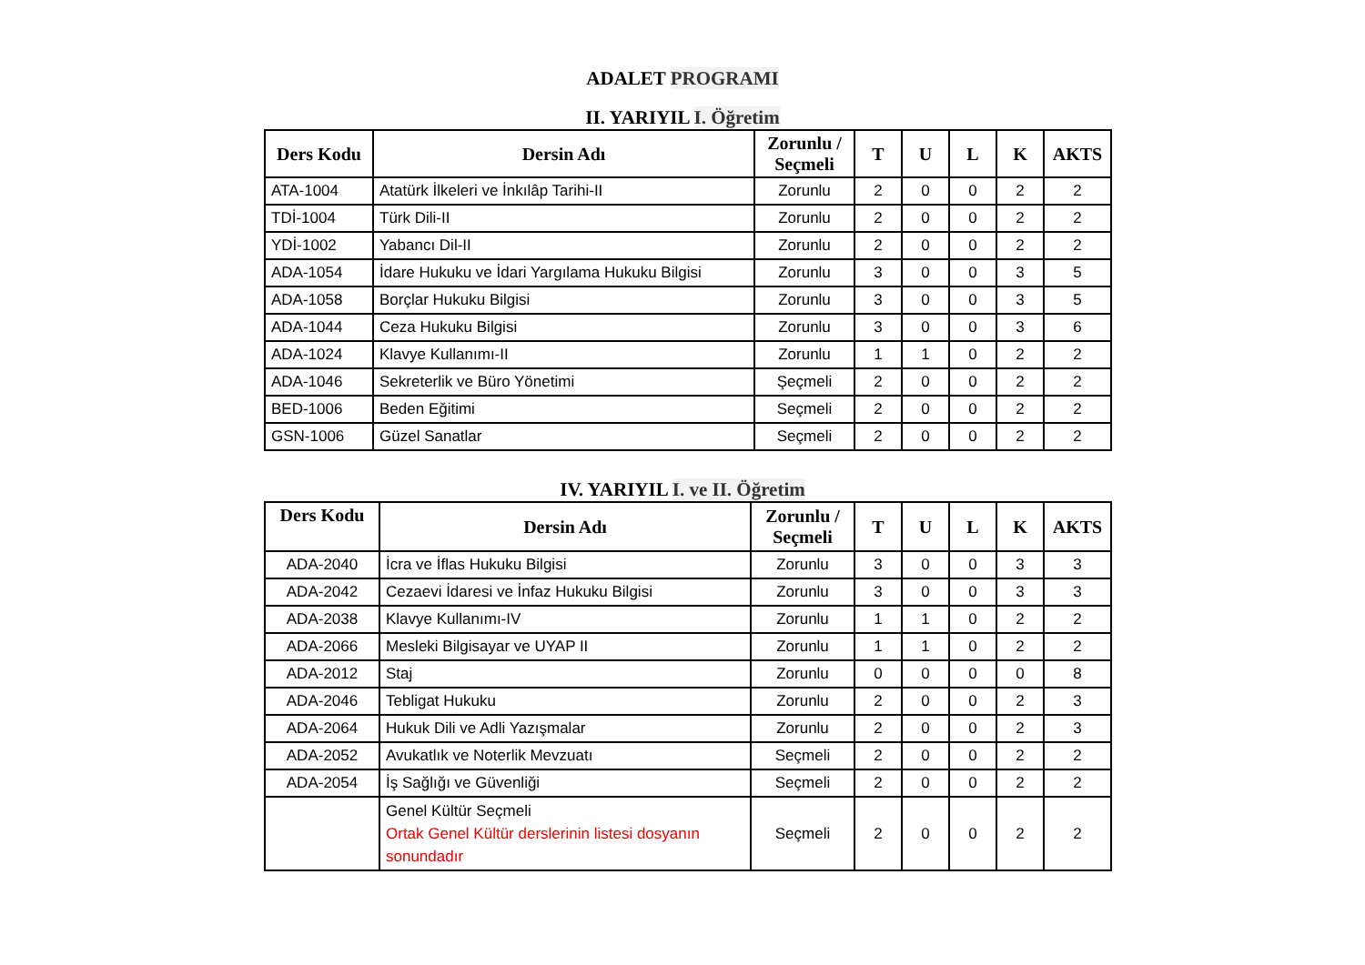ADALET PROGRAMI
II. YARIYIL I. Öğretim
| Ders Kodu | Dersin Adı | Zorunlu / Seçmeli | T | U | L | K | AKTS |
| --- | --- | --- | --- | --- | --- | --- | --- |
| ATA-1004 | Atatürk İlkeleri ve İnkılâp Tarihi-II | Zorunlu | 2 | 0 | 0 | 2 | 2 |
| TDİ-1004 | Türk Dili-II | Zorunlu | 2 | 0 | 0 | 2 | 2 |
| YDİ-1002 | Yabancı Dil-II | Zorunlu | 2 | 0 | 0 | 2 | 2 |
| ADA-1054 | İdare Hukuku ve İdari Yargılama Hukuku Bilgisi | Zorunlu | 3 | 0 | 0 | 3 | 5 |
| ADA-1058 | Borçlar Hukuku Bilgisi | Zorunlu | 3 | 0 | 0 | 3 | 5 |
| ADA-1044 | Ceza Hukuku Bilgisi | Zorunlu | 3 | 0 | 0 | 3 | 6 |
| ADA-1024 | Klavye Kullanımı-II | Zorunlu | 1 | 1 | 0 | 2 | 2 |
| ADA-1046 | Sekreterlik ve Büro Yönetimi | Şeçmeli | 2 | 0 | 0 | 2 | 2 |
| BED-1006 | Beden Eğitimi | Seçmeli | 2 | 0 | 0 | 2 | 2 |
| GSN-1006 | Güzel Sanatlar | Seçmeli | 2 | 0 | 0 | 2 | 2 |
IV. YARIYIL I. ve II. Öğretim
| Ders Kodu | Dersin Adı | Zorunlu / Seçmeli | T | U | L | K | AKTS |
| --- | --- | --- | --- | --- | --- | --- | --- |
| ADA-2040 | İcra ve İflas Hukuku Bilgisi | Zorunlu | 3 | 0 | 0 | 3 | 3 |
| ADA-2042 | Cezaevi İdaresi ve İnfaz Hukuku Bilgisi | Zorunlu | 3 | 0 | 0 | 3 | 3 |
| ADA-2038 | Klavye Kullanımı-IV | Zorunlu | 1 | 1 | 0 | 2 | 2 |
| ADA-2066 | Mesleki Bilgisayar ve UYAP II | Zorunlu | 1 | 1 | 0 | 2 | 2 |
| ADA-2012 | Staj | Zorunlu | 0 | 0 | 0 | 0 | 8 |
| ADA-2046 | Tebligat Hukuku | Zorunlu | 2 | 0 | 0 | 2 | 3 |
| ADA-2064 | Hukuk Dili ve Adli Yazışmalar | Zorunlu | 2 | 0 | 0 | 2 | 3 |
| ADA-2052 | Avukatlık ve Noterlik Mevzuatı | Seçmeli | 2 | 0 | 0 | 2 | 2 |
| ADA-2054 | İş Sağlığı ve Güvenliği | Seçmeli | 2 | 0 | 0 | 2 | 2 |
| | Genel Kültür Seçmeli Ortak Genel Kültür derslerinin listesi dosyanın sonundadır | Seçmeli | 2 | 0 | 0 | 2 | 2 |